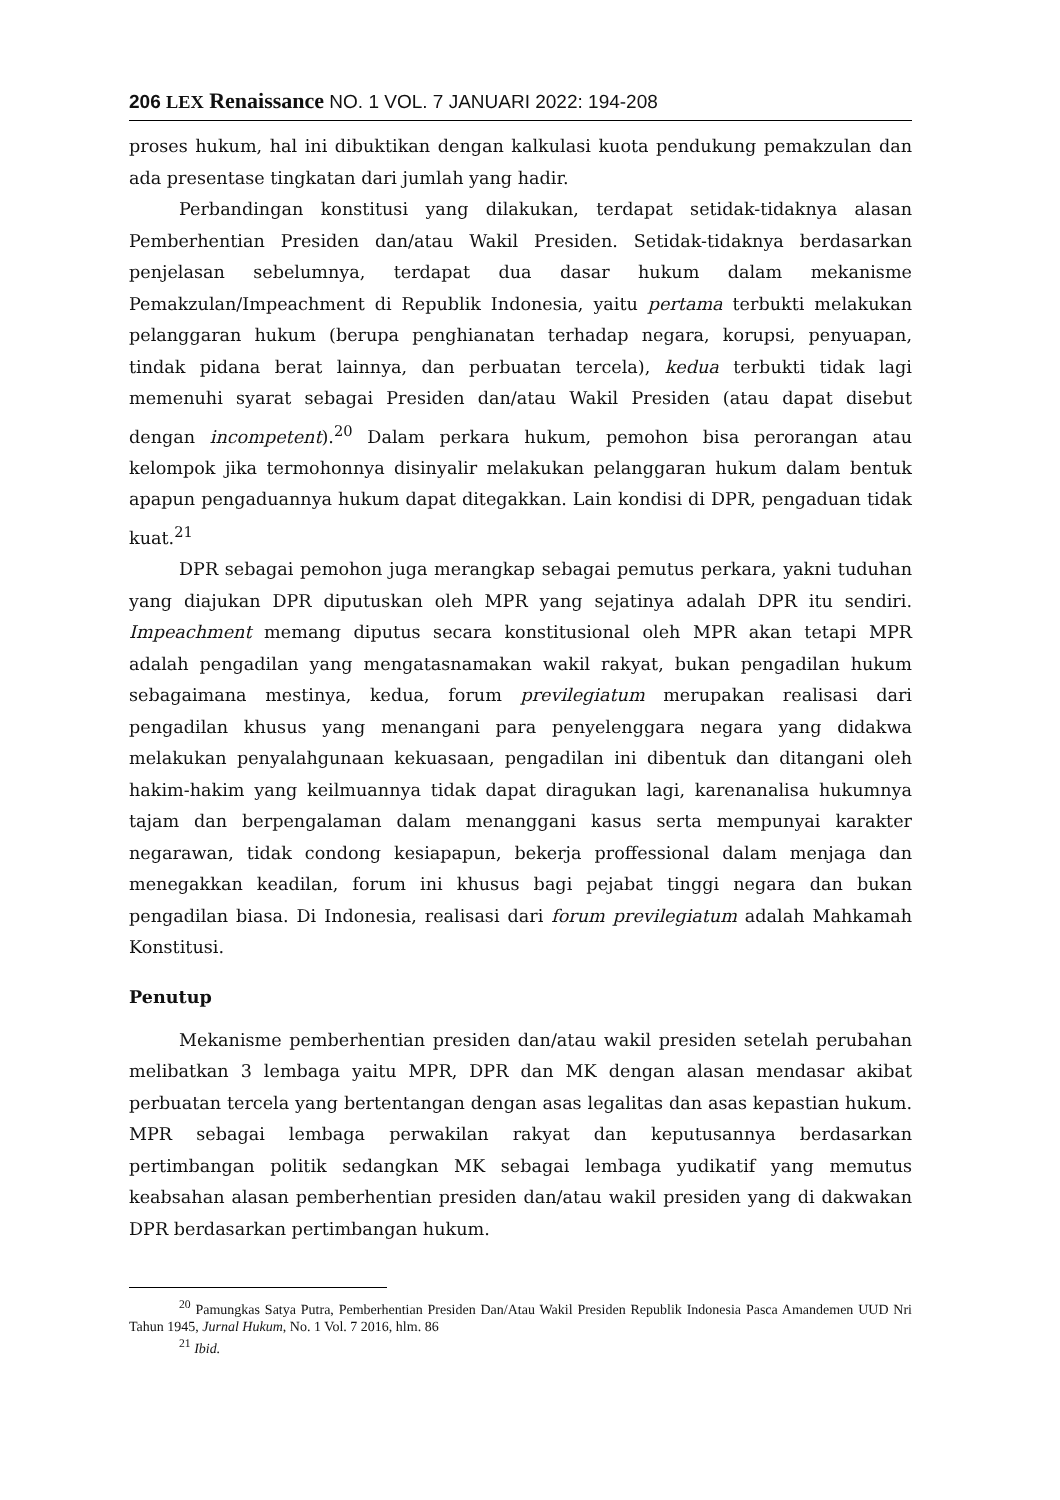206 LEX Renaissance NO. 1 VOL. 7 JANUARI 2022: 194-208
proses hukum, hal ini dibuktikan dengan kalkulasi kuota pendukung pemakzulan dan ada presentase tingkatan dari jumlah yang hadir.
Perbandingan konstitusi yang dilakukan, terdapat setidak-tidaknya alasan Pemberhentian Presiden dan/atau Wakil Presiden. Setidak-tidaknya berdasarkan penjelasan sebelumnya, terdapat dua dasar hukum dalam mekanisme Pemakzulan/Impeachment di Republik Indonesia, yaitu pertama terbukti melakukan pelanggaran hukum (berupa penghianatan terhadap negara, korupsi, penyuapan, tindak pidana berat lainnya, dan perbuatan tercela), kedua terbukti tidak lagi memenuhi syarat sebagai Presiden dan/atau Wakil Presiden (atau dapat disebut dengan incompetent).<sup>20</sup> Dalam perkara hukum, pemohon bisa perorangan atau kelompok jika termohonnya disinyalir melakukan pelanggaran hukum dalam bentuk apapun pengaduannya hukum dapat ditegakkan. Lain kondisi di DPR, pengaduan tidak kuat.<sup>21</sup>
DPR sebagai pemohon juga merangkap sebagai pemutus perkara, yakni tuduhan yang diajukan DPR diputuskan oleh MPR yang sejatinya adalah DPR itu sendiri. Impeachment memang diputus secara konstitusional oleh MPR akan tetapi MPR adalah pengadilan yang mengatasnamakan wakil rakyat, bukan pengadilan hukum sebagaimana mestinya, kedua, forum previlegiatum merupakan realisasi dari pengadilan khusus yang menangani para penyelenggara negara yang didakwa melakukan penyalahgunaan kekuasaan, pengadilan ini dibentuk dan ditangani oleh hakim-hakim yang keilmuannya tidak dapat diragukan lagi, karenanalisa hukumnya tajam dan berpengalaman dalam menanggani kasus serta mempunyai karakter negarawan, tidak condong kesiapapun, bekerja proffessional dalam menjaga dan menegakkan keadilan, forum ini khusus bagi pejabat tinggi negara dan bukan pengadilan biasa. Di Indonesia, realisasi dari forum previlegiatum adalah Mahkamah Konstitusi.
Penutup
Mekanisme pemberhentian presiden dan/atau wakil presiden setelah perubahan melibatkan 3 lembaga yaitu MPR, DPR dan MK dengan alasan mendasar akibat perbuatan tercela yang bertentangan dengan asas legalitas dan asas kepastian hukum. MPR sebagai lembaga perwakilan rakyat dan keputusannya berdasarkan pertimbangan politik sedangkan MK sebagai lembaga yudikatif yang memutus keabsahan alasan pemberhentian presiden dan/atau wakil presiden yang di dakwakan DPR berdasarkan pertimbangan hukum.
<sup>20</sup> Pamungkas Satya Putra, Pemberhentian Presiden Dan/Atau Wakil Presiden Republik Indonesia Pasca Amandemen UUD Nri Tahun 1945, Jurnal Hukum, No. 1 Vol. 7 2016, hlm. 86
<sup>21</sup> Ibid.